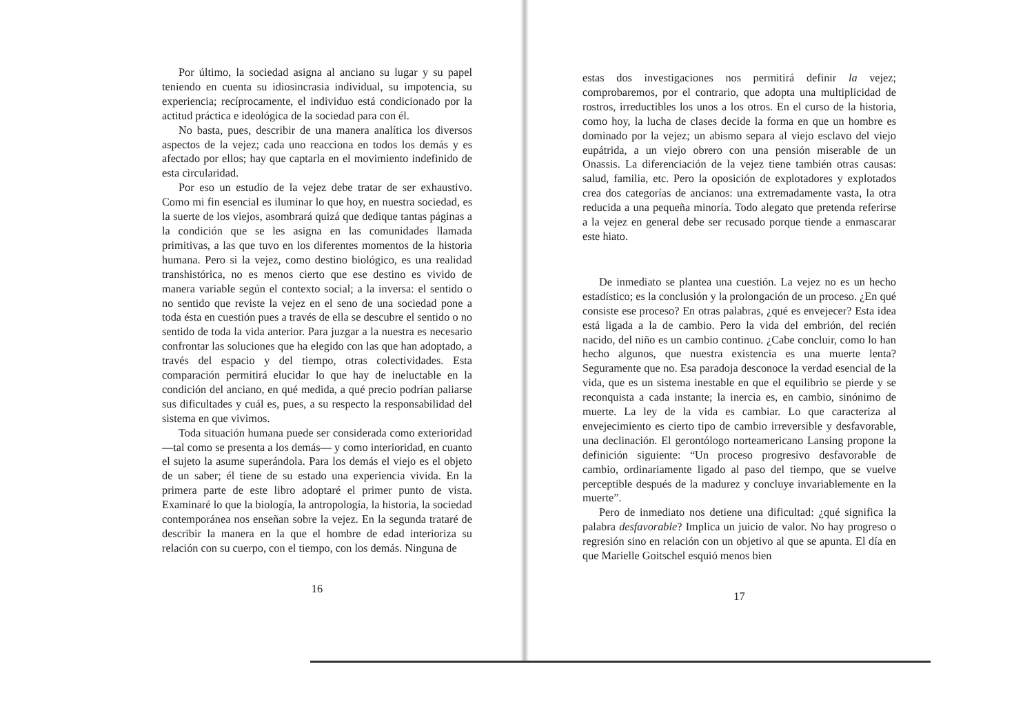Por último, la sociedad asigna al anciano su lugar y su papel teniendo en cuenta su idiosincrasia individual, su impotencia, su experiencia; recíprocamente, el individuo está condicionado por la actitud práctica e ideológica de la sociedad para con él.
No basta, pues, describir de una manera analítica los diversos aspectos de la vejez; cada uno reacciona en todos los demás y es afectado por ellos; hay que captarla en el movimiento indefinido de esta circularidad.
Por eso un estudio de la vejez debe tratar de ser exhaustivo. Como mi fin esencial es iluminar lo que hoy, en nuestra sociedad, es la suerte de los viejos, asombrará quizá que dedique tantas páginas a la condición que se les asigna en las comunidades llamada primitivas, a las que tuvo en los diferentes momentos de la historia humana. Pero si la vejez, como destino biológico, es una realidad transhistórica, no es menos cierto que ese destino es vivido de manera variable según el contexto social; a la inversa: el sentido o no sentido que reviste la vejez en el seno de una sociedad pone a toda ésta en cuestión pues a través de ella se descubre el sentido o no sentido de toda la vida anterior. Para juzgar a la nuestra es necesario confrontar las soluciones que ha elegido con las que han adoptado, a través del espacio y del tiempo, otras colectividades. Esta comparación permitirá elucidar lo que hay de ineluctable en la condición del anciano, en qué medida, a qué precio podrían paliarse sus dificultades y cuál es, pues, a su respecto la responsabilidad del sistema en que vivimos.
Toda situación humana puede ser considerada como exterioridad —tal como se presenta a los demás— y como interioridad, en cuanto el sujeto la asume superándola. Para los demás el viejo es el objeto de un saber; él tiene de su estado una experiencia vivida. En la primera parte de este libro adoptaré el primer punto de vista. Examinaré lo que la biología, la antropología, la historia, la sociedad contemporánea nos enseñan sobre la vejez. En la segunda trataré de describir la manera en la que el hombre de edad interioriza su relación con su cuerpo, con el tiempo, con los demás. Ninguna de
16
estas dos investigaciones nos permitirá definir la vejez; comprobaremos, por el contrario, que adopta una multiplicidad de rostros, irreductibles los unos a los otros. En el curso de la historia, como hoy, la lucha de clases decide la forma en que un hombre es dominado por la vejez; un abismo separa al viejo esclavo del viejo eupátrida, a un viejo obrero con una pensión miserable de un Onassis. La diferenciación de la vejez tiene también otras causas: salud, familia, etc. Pero la oposición de explotadores y explotados crea dos categorías de ancianos: una extremadamente vasta, la otra reducida a una pequeña minoría. Todo alegato que pretenda referirse a la vejez en general debe ser recusado porque tiende a enmascarar este hiato.
De inmediato se plantea una cuestión. La vejez no es un hecho estadístico; es la conclusión y la prolongación de un proceso. ¿En qué consiste ese proceso? En otras palabras, ¿qué es envejecer? Esta idea está ligada a la de cambio. Pero la vida del embrión, del recién nacido, del niño es un cambio continuo. ¿Cabe concluir, como lo han hecho algunos, que nuestra existencia es una muerte lenta? Seguramente que no. Esa paradoja desconoce la verdad esencial de la vida, que es un sistema inestable en que el equilibrio se pierde y se reconquista a cada instante; la inercia es, en cambio, sinónimo de muerte. La ley de la vida es cambiar. Lo que caracteriza al envejecimiento es cierto tipo de cambio irreversible y desfavorable, una declinación. El gerontólogo norteamericano Lansing propone la definición siguiente: “Un proceso progresivo desfavorable de cambio, ordinariamente ligado al paso del tiempo, que se vuelve perceptible después de la madurez y concluye invariablemente en la muerte”.
Pero de inmediato nos detiene una dificultad: ¿qué significa la palabra desfavorable? Implica un juicio de valor. No hay progreso o regresión sino en relación con un objetivo al que se apunta. El día en que Marielle Goitschel esquió menos bien
17